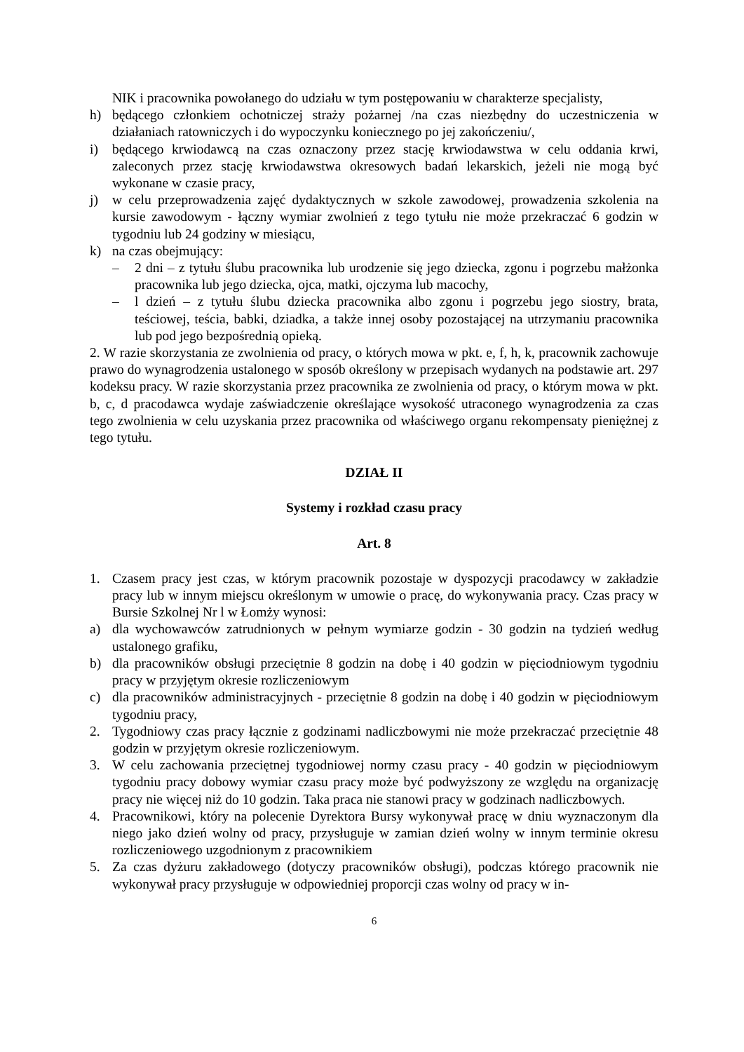NIK i pracownika powołanego do udziału w tym postępowaniu w charakterze specjalisty,
h) będącego członkiem ochotniczej straży pożarnej /na czas niezbędny do uczestniczenia w działaniach ratowniczych i do wypoczynku koniecznego po jej zakończeniu/,
i) będącego krwiodawcą na czas oznaczony przez stację krwiodawstwa w celu oddania krwi, zaleconych przez stację krwiodawstwa okresowych badań lekarskich, jeżeli nie mogą być wykonane w czasie pracy,
j) w celu przeprowadzenia zajęć dydaktycznych w szkole zawodowej, prowadzenia szkolenia na kursie zawodowym - łączny wymiar zwolnień z tego tytułu nie może przekraczać 6 godzin w tygodniu lub 24 godziny w miesiącu,
k) na czas obejmujący:
– 2 dni – z tytułu ślubu pracownika lub urodzenie się jego dziecka, zgonu i pogrzebu małżonka pracownika lub jego dziecka, ojca, matki, ojczyma lub macochy,
– l dzień – z tytułu ślubu dziecka pracownika albo zgonu i pogrzebu jego siostry, brata, teściowej, teścia, babki, dziadka, a także innej osoby pozostającej na utrzymaniu pracownika lub pod jego bezpośrednią opieką.
2. W razie skorzystania ze zwolnienia od pracy, o których mowa w pkt. e, f, h, k, pracownik zachowuje prawo do wynagrodzenia ustalonego w sposób określony w przepisach wydanych na podstawie art. 297 kodeksu pracy. W razie skorzystania przez pracownika ze zwolnienia od pracy, o którym mowa w pkt. b, c, d pracodawca wydaje zaświadczenie określające wysokość utraconego wynagrodzenia za czas tego zwolnienia w celu uzyskania przez pracownika od właściwego organu rekompensaty pieniężnej z tego tytułu.
DZIAŁ II
Systemy i rozkład czasu pracy
Art. 8
1. Czasem pracy jest czas, w którym pracownik pozostaje w dyspozycji pracodawcy w zakładzie pracy lub w innym miejscu określonym w umowie o pracę, do wykonywania pracy. Czas pracy w Bursie Szkolnej Nr l w Łomży wynosi:
a) dla wychowawców zatrudnionych w pełnym wymiarze godzin - 30 godzin na tydzień według ustalonego grafiku,
b) dla pracowników obsługi przeciętnie 8 godzin na dobę i 40 godzin w pięciodniowym tygodniu pracy w przyjętym okresie rozliczeniowym
c) dla pracowników administracyjnych - przeciętnie 8 godzin na dobę i 40 godzin w pięciodniowym tygodniu pracy,
2. Tygodniowy czas pracy łącznie z godzinami nadliczbowymi nie może przekraczać przeciętnie 48 godzin w przyjętym okresie rozliczeniowym.
3. W celu zachowania przeciętnej tygodniowej normy czasu pracy - 40 godzin w pięciodniowym tygodniu pracy dobowy wymiar czasu pracy może być podwyższony ze względu na organizację pracy nie więcej niż do 10 godzin. Taka praca nie stanowi pracy w godzinach nadliczbowych.
4. Pracownikowi, który na polecenie Dyrektora Bursy wykonywał pracę w dniu wyznaczonym dla niego jako dzień wolny od pracy, przysługuje w zamian dzień wolny w innym terminie okresu rozliczeniowego uzgodnionym z pracownikiem
5. Za czas dyżuru zakładowego (dotyczy pracowników obsługi), podczas którego pracownik nie wykonywał pracy przysługuje w odpowiedniej proporcji czas wolny od pracy w in-
6